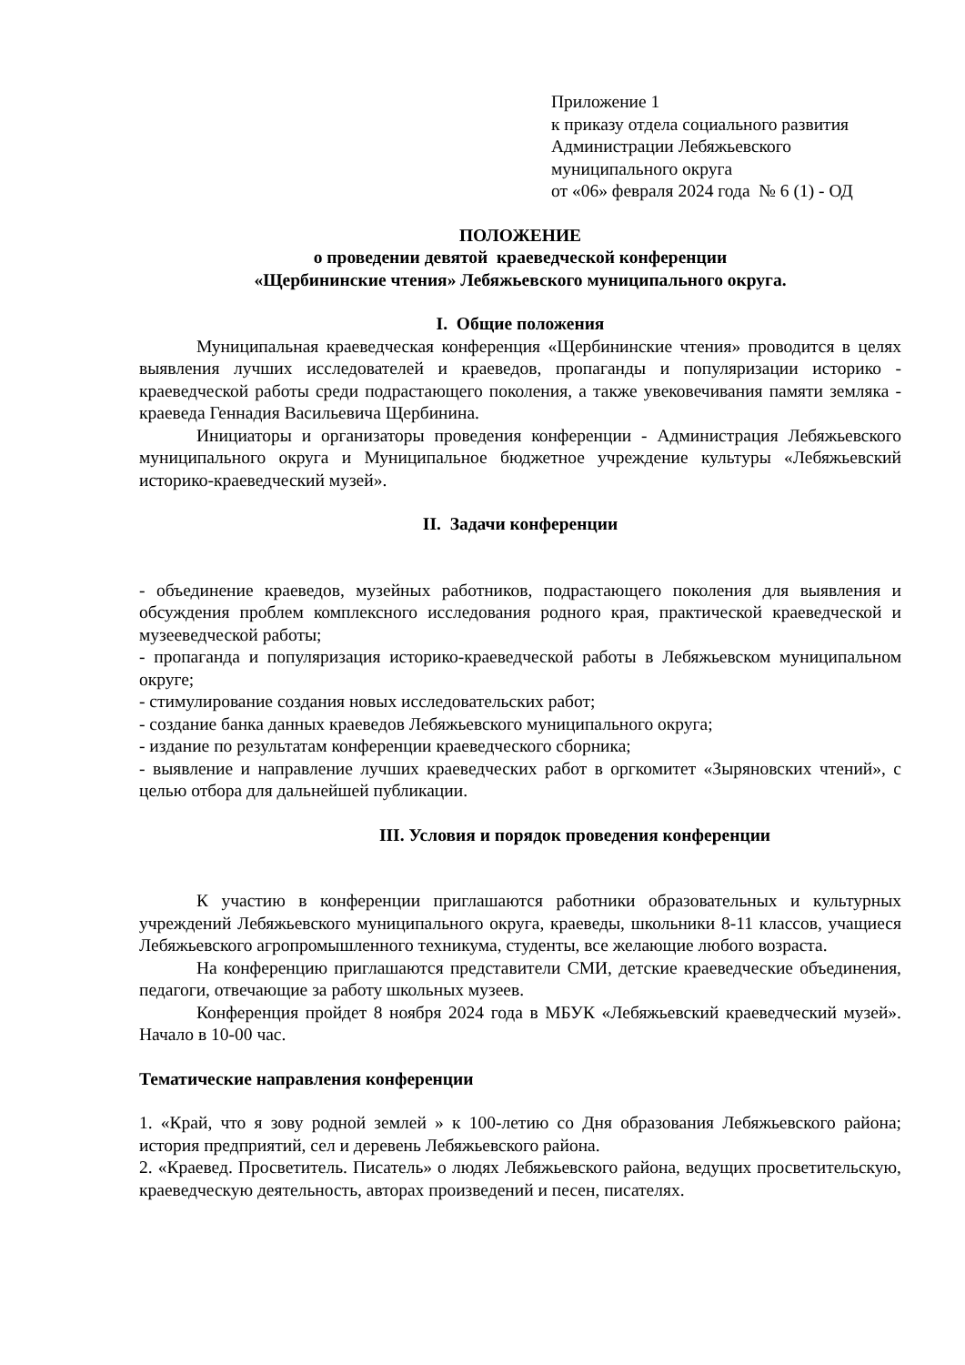Приложение 1
к приказу отдела социального развития
Администрации Лебяжьевского
муниципального округа
от «06» февраля 2024 года № 6 (1) - ОД
ПОЛОЖЕНИЕ
о проведении девятой краеведческой конференции
«Щербининские чтения» Лебяжьевского муниципального округа.
I. Общие положения
Муниципальная краеведческая конференция «Щербининские чтения» проводится в целях выявления лучших исследователей и краеведов, пропаганды и популяризации историко - краеведческой работы среди подрастающего поколения, а также увековечивания памяти земляка - краеведа Геннадия Васильевича Щербинина.
Инициаторы и организаторы проведения конференции - Администрация Лебяжьевского муниципального округа и Муниципальное бюджетное учреждение культуры «Лебяжьевский историко-краеведческий музей».
II. Задачи конференции
- объединение краеведов, музейных работников, подрастающего поколения для выявления и обсуждения проблем комплексного исследования родного края, практической краеведческой и музееведческой работы;
- пропаганда и популяризация историко-краеведческой работы в Лебяжьевском муниципальном округе;
- стимулирование создания новых исследовательских работ;
- создание банка данных краеведов Лебяжьевского муниципального округа;
- издание по результатам конференции краеведческого сборника;
- выявление и направление лучших краеведческих работ в оргкомитет «Зыряновских чтений», с целью отбора для дальнейшей публикации.
III. Условия и порядок проведения конференции
К участию в конференции приглашаются работники образовательных и культурных учреждений Лебяжьевского муниципального округа, краеведы, школьники 8-11 классов, учащиеся Лебяжьевского агропромышленного техникума, студенты, все желающие любого возраста.
На конференцию приглашаются представители СМИ, детские краеведческие объединения, педагоги, отвечающие за работу школьных музеев.
Конференция пройдет 8 ноября 2024 года в МБУК «Лебяжьевский краеведческий музей». Начало в 10-00 час.
Тематические направления конференции
1. «Край, что я зову родной землей » к 100-летию со Дня образования Лебяжьевского района; история предприятий, сел и деревень Лебяжьевского района.
2. «Краевед. Просветитель. Писатель» о людях Лебяжьевского района, ведущих просветительскую, краеведческую деятельность, авторах произведений и песен, писателях.